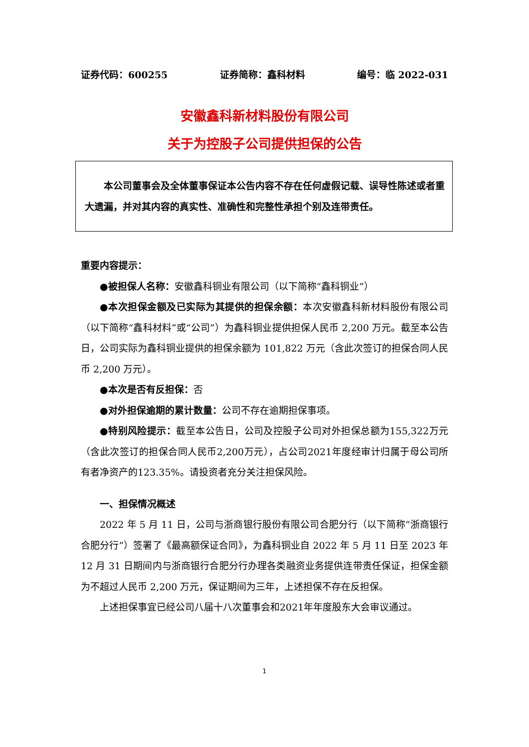证券代码：600255 证券简称：鑫科材料 编号：临 2022-031
安徽鑫科新材料股份有限公司
关于为控股子公司提供担保的公告
本公司董事会及全体董事保证本公告内容不存在任何虚假记载、误导性陈述或者重大遗漏，并对其内容的真实性、准确性和完整性承担个别及连带责任。
重要内容提示：
●被担保人名称：安徽鑫科铜业有限公司（以下简称“鑫科铜业”）
●本次担保金额及已实际为其提供的担保余额：本次安徽鑫科新材料股份有限公司（以下简称“鑫科材料”或“公司”）为鑫科铜业提供担保人民币 2,200 万元。截至本公告日，公司实际为鑫科铜业提供的担保余额为 101,822 万元（含此次签订的担保合同人民币 2,200 万元）。
●本次是否有反担保：否
●对外担保逾期的累计数量：公司不存在逾期担保事项。
●特别风险提示：截至本公告日，公司及控股子公司对外担保总额为155,322万元（含此次签订的担保合同人民币2,200万元），占公司2021年度经审计归属于母公司所有者净资产的123.35%。请投资者充分关注担保风险。
一、担保情况概述
2022 年 5 月 11 日，公司与浙商银行股份有限公司合肥分行（以下简称“浙商银行合肥分行”）签署了《最高额保证合同》，为鑫科铜业自 2022 年 5 月 11 日至 2023 年 12 月 31 日期间内与浙商银行合肥分行办理各类融资业务提供连带责任保证，担保金额为不超过人民币 2,200 万元，保证期间为三年，上述担保不存在反担保。
上述担保事宜已经公司八届十八次董事会和2021年年度股东大会审议通过。
1